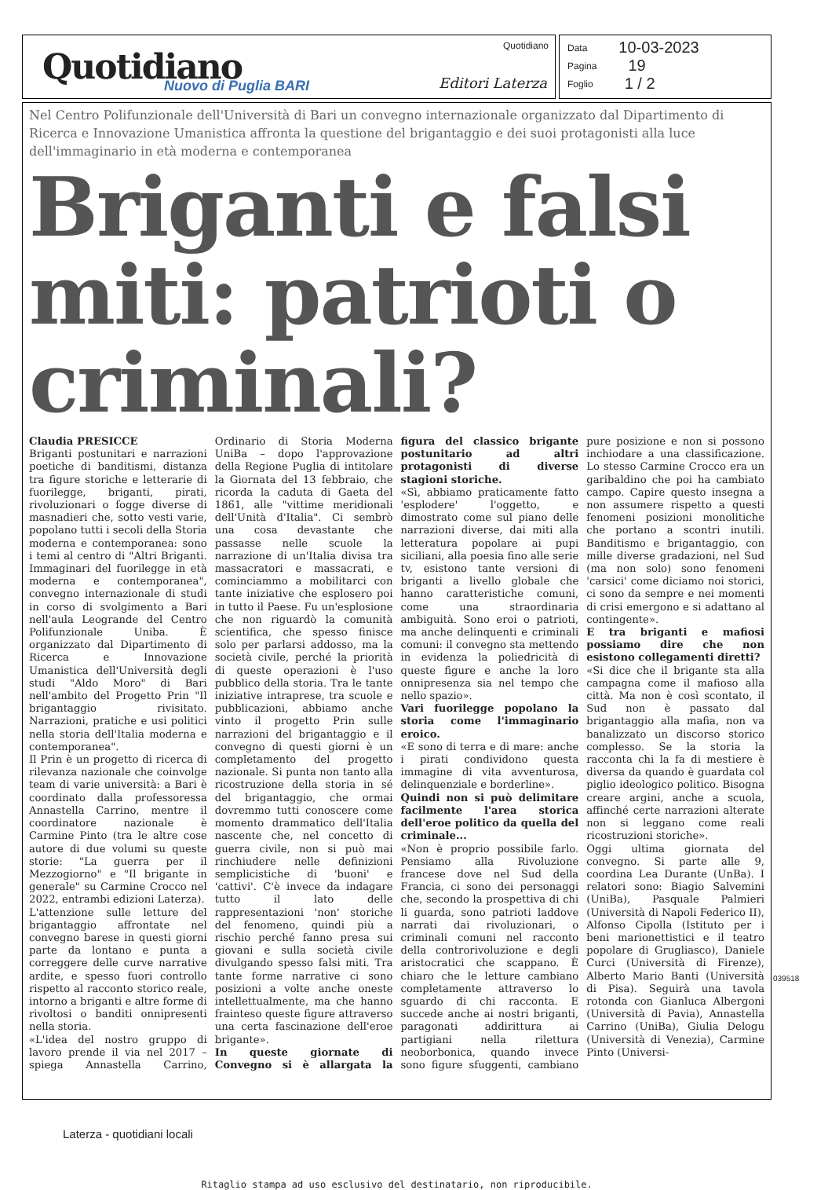Quotidiano Nuovo di Puglia BARI
Quotidiano
Editori Laterza
Data 10-03-2023
Pagina 19
Foglio 1 / 2
Nel Centro Polifunzionale dell'Università di Bari un convegno internazionale organizzato dal Dipartimento di Ricerca e Innovazione Umanistica affronta la questione del brigantaggio e dei suoi protagonisti alla luce dell'immaginario in età moderna e contemporanea
Briganti e falsi miti: patrioti o criminali?
Claudia PRESICCE
Briganti postunitari e narrazioni poetiche di banditismi, distanza tra figure storiche e letterarie di fuorilegge, briganti, pirati, rivoluzionari o fogge diverse di masnadieri che, sotto vesti varie, popolano tutti i secoli della Storia moderna e contemporanea: sono i temi al centro di "Altri Briganti. Immaginari del fuorilegge in età moderna e contemporanea", convegno internazionale di studi in corso di svolgimento a Bari nell'aula Leogrande del Centro Polifunzionale Uniba. È organizzato dal Dipartimento di Ricerca e Innovazione Umanistica dell'Università degli studi "Aldo Moro" di Bari nell'ambito del Progetto Prin "Il brigantaggio rivisitato. Narrazioni, pratiche e usi politici nella storia dell'Italia moderna e contemporanea".
Il Prin è un progetto di ricerca di rilevanza nazionale che coinvolge team di varie università: a Bari è coordinato dalla professoressa Annastella Carrino, mentre il coordinatore nazionale è Carmine Pinto (tra le altre cose autore di due volumi su queste storie: "La guerra per il Mezzogiorno" e "Il brigante in generale" su Carmine Crocco nel 2022, entrambi edizioni Laterza).
L'attenzione sulle letture del brigantaggio affrontate nel convegno barese in questi giorni parte da lontano e punta a correggere delle curve narrative ardite, e spesso fuori controllo rispetto al racconto storico reale, intorno a briganti e altre forme di rivoltosi o banditi onnipresenti nella storia.
«L'idea del nostro gruppo di lavoro prende il via nel 2017 – spiega Annastella Carrino, Ordinario di Storia Moderna UniBa – dopo l'approvazione della Regione Puglia di intitolare la Giornata del 13 febbraio, che ricorda la caduta di Gaeta del 1861, alle "vittime meridionali dell'Unità d'Italia". Ci sembrò una cosa devastante che passasse nelle scuole la narrazione di un'Italia divisa tra massacratori e massacrati, e cominciammo a mobilitarci con tante iniziative che esplosero poi in tutto il Paese. Fu un'esplosione che non riguardò la comunità scientifica, che spesso finisce solo per parlarsi addosso, ma la società civile, perché la priorità di queste operazioni è l'uso pubblico della storia. Tra le tante iniziative intraprese, tra scuole e pubblicazioni, abbiamo anche vinto il progetto Prin sulle narrazioni del brigantaggio e il convegno di questi giorni è un completamento del progetto nazionale. Si punta non tanto alla ricostruzione della storia in sé del brigantaggio, che ormai dovremmo tutti conoscere come momento drammatico dell'Italia nascente che, nel concetto di guerra civile, non si può mai rinchiudere nelle definizioni semplicistiche di 'buoni' e 'cattivi'. C'è invece da indagare tutto il lato delle rappresentazioni 'non' storiche del fenomeno, quindi più a rischio perché fanno presa sui giovani e sulla società civile divulgando spesso falsi miti. Tra tante forme narrative ci sono posizioni a volte anche oneste intellettualmente, ma che hanno frainteso queste figure attraverso una certa fascinazione dell'eroe brigante».
In queste giornate di Convegno si è allargata la figura del classico brigante postunitario ad altri protagonisti di diverse stagioni storiche.
«Sì, abbiamo praticamente fatto 'esplodere' l'oggetto, e dimostrato come sul piano delle narrazioni diverse, dai miti alla letteratura popolare ai pupi siciliani, alla poesia fino alle serie tv, esistono tante versioni di briganti a livello globale che hanno caratteristiche comuni, come una straordinaria ambiguità. Sono eroi o patrioti, ma anche delinquenti e criminali comuni: il convegno sta mettendo in evidenza la poliedricità di queste figure e anche la loro onnipresenza sia nel tempo che nello spazio».
Vari fuorilegge popolano la storia come l'immaginario eroico.
«E sono di terra e di mare: anche i pirati condividono questa immagine di vita avventurosa, delinquenziale e borderline».
Quindi non si può delimitare facilmente l'area storica dell'eroe politico da quella del criminale...
«Non è proprio possibile farlo. Pensiamo alla Rivoluzione francese dove nel Sud della Francia, ci sono dei personaggi che, secondo la prospettiva di chi li guarda, sono patrioti laddove narrati dai rivoluzionari, o criminali comuni nel racconto della controrivoluzione e degli aristocratici che scappano. È chiaro che le letture cambiano completamente attraverso lo sguardo di chi racconta. E succede anche ai nostri briganti, paragonati addirittura ai partigiani nella rilettura neoborbonica, quando invece sono figure sfuggenti, cambiano pure posizione e non si possono inchiodare a una classificazione. Lo stesso Carmine Crocco era un garibaldino che poi ha cambiato campo. Capire questo insegna a non assumere rispetto a questi fenomeni posizioni monolitiche che portano a scontri inutili. Banditismo e brigantaggio, con mille diverse gradazioni, nel Sud (ma non solo) sono fenomeni 'carsici' come diciamo noi storici, ci sono da sempre e nei momenti di crisi emergono e si adattano al contingente».
E tra briganti e mafiosi possiamo dire che non esistono collegamenti diretti?
«Si dice che il brigante sta alla campagna come il mafioso alla città. Ma non è così scontato, il Sud non è passato dal brigantaggio alla mafia, non va banalizzato un discorso storico complesso. Se la storia la racconta chi la fa di mestiere è diversa da quando è guardata col piglio ideologico politico. Bisogna creare argini, anche a scuola, affinché certe narrazioni alterate non si leggano come reali ricostruzioni storiche».
Oggi ultima giornata del convegno. Si parte alle 9, coordina Lea Durante (UnBa). I relatori sono: Biagio Salvemini (UniBa), Pasquale Palmieri (Università di Napoli Federico II), Alfonso Cipolla (Istituto per i beni marionettistici e il teatro popolare di Grugliasco), Daniele Curci (Università di Firenze), Alberto Mario Banti (Università di Pisa). Seguirà una tavola rotonda con Gianluca Albergoni (Università di Pavia), Annastella Carrino (UniBa), Giulia Delogu (Università di Venezia), Carmine Pinto (Universi-
Ritaglio stampa ad uso esclusivo del destinatario, non riproducibile.
039518
Laterza - quotidiani locali